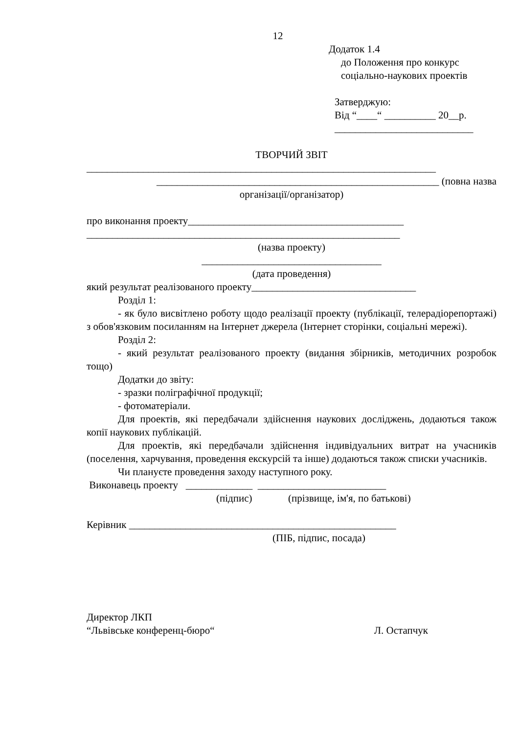12
Додаток 1.4
до Положення про конкурс
соціально-наукових проектів
Затверджую:
Від “____“ __________ 20__р.
___________________________
ТВОРЧИЙ ЗВІТ
____________________________________________________________________
_______________________________________________________ (повна назва
організації/організатор)
про виконання проекту__________________________________________
_____________________________________________________________
(назва проекту)
___________________________________
(дата проведення)
який результат реалізованого проекту________________________________
Розділ 1:
- як було висвітлено роботу щодо реалізації проекту (публікації, телерадіорепортажі) з обов'язковим посиланням на Інтернет джерела (Інтернет сторінки, соціальні мережі).
Розділ 2:
- який результат реалізованого проекту (видання збірників, методичних розробок тощо)
Додатки до звіту:
- зразки поліграфічної продукції;
- фотоматеріали.
Для проектів, які передбачали здійснення наукових досліджень, додаються також копії наукових публікацій.
Для проектів, які передбачали здійснення індивідуальних витрат на учасників (поселення, харчування, проведення екскурсій та інше) додаються також списки учасників.
Чи плануєте проведення заходу наступного року.
Виконавець проекту _____________ _________________________
(підпис) (прізвище, ім'я, по батькові)
Керівник ____________________________________________________
(ПІБ, підпис, посада)
Директор ЛКП
“Львівське конференц-бюро“ Л. Остапчук